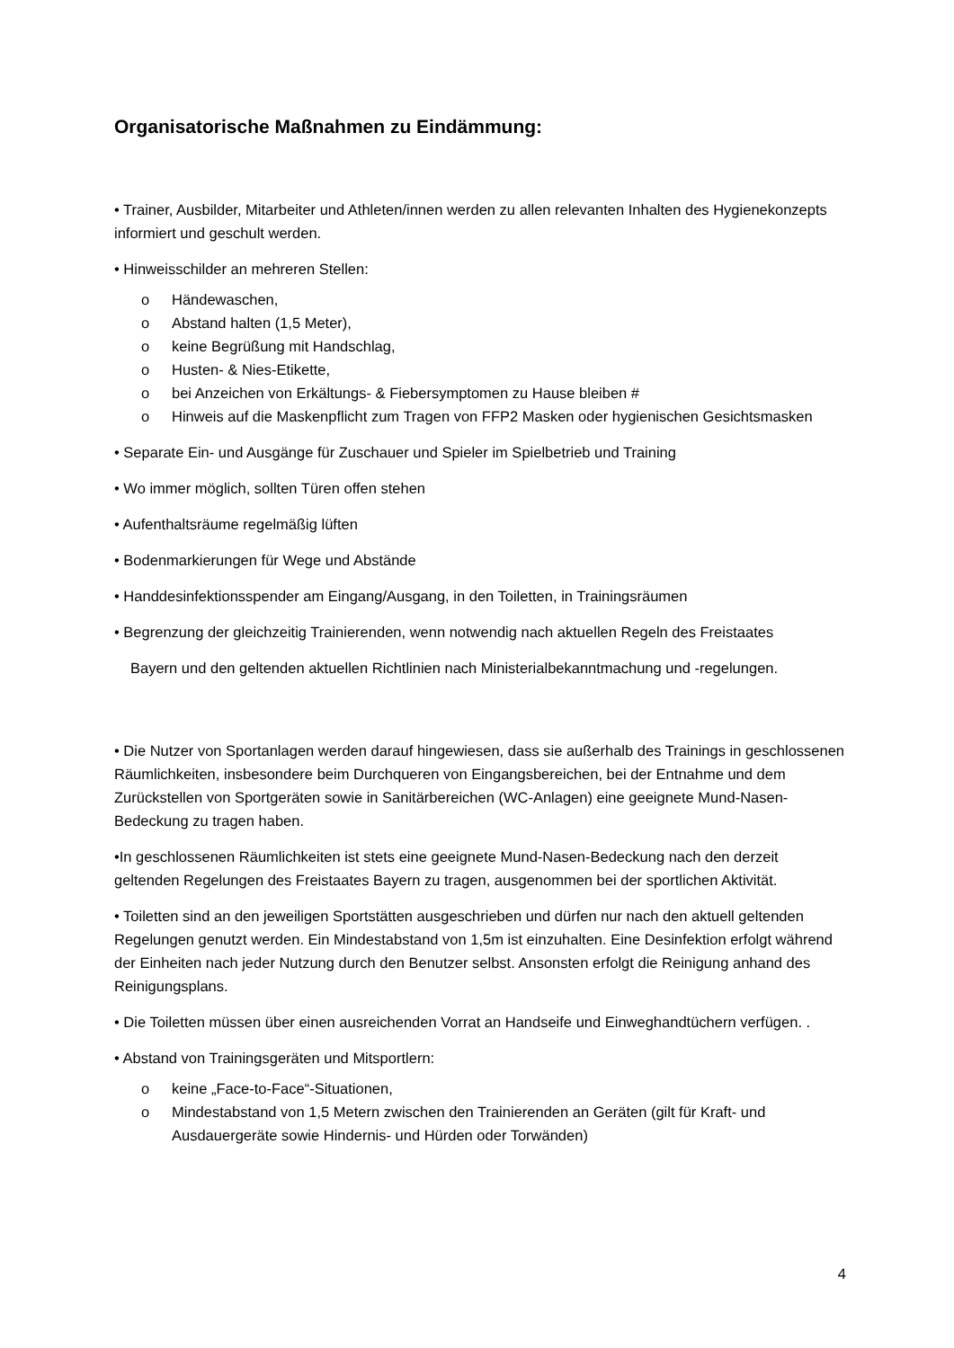Organisatorische Maßnahmen zu Eindämmung:
• Trainer, Ausbilder, Mitarbeiter und Athleten/innen werden zu allen relevanten Inhalten des Hygienekonzepts informiert und geschult werden.
• Hinweisschilder an mehreren Stellen:
o Händewaschen,
o Abstand halten (1,5 Meter),
o keine Begrüßung mit Handschlag,
o Husten- & Nies-Etikette,
o bei Anzeichen von Erkältungs- & Fiebersymptomen zu Hause bleiben #
o Hinweis auf die Maskenpflicht zum Tragen von FFP2 Masken oder hygienischen Gesichtsmasken
• Separate Ein- und Ausgänge für Zuschauer und Spieler im Spielbetrieb und Training
• Wo immer möglich, sollten Türen offen stehen
• Aufenthaltsräume regelmäßig lüften
• Bodenmarkierungen für Wege und Abstände
• Handdesinfektionsspender am Eingang/Ausgang, in den Toiletten, in Trainingsräumen
• Begrenzung der gleichzeitig Trainierenden, wenn notwendig nach aktuellen Regeln des Freistaates
Bayern und den geltenden aktuellen Richtlinien nach Ministerialbekanntmachung und -regelungen.
• Die Nutzer von Sportanlagen werden darauf hingewiesen, dass sie außerhalb des Trainings in geschlossenen Räumlichkeiten, insbesondere beim Durchqueren von Eingangsbereichen, bei der Entnahme und dem Zurückstellen von Sportgeräten sowie in Sanitärbereichen (WC-Anlagen) eine geeignete Mund-Nasen-Bedeckung zu tragen haben.
•In geschlossenen Räumlichkeiten ist stets eine geeignete Mund-Nasen-Bedeckung nach den derzeit geltenden Regelungen des Freistaates Bayern zu tragen, ausgenommen bei der sportlichen Aktivität.
• Toiletten sind an den jeweiligen Sportstätten ausgeschrieben und dürfen nur nach den aktuell geltenden Regelungen genutzt werden. Ein Mindestabstand von 1,5m ist einzuhalten. Eine Desinfektion erfolgt während der Einheiten nach jeder Nutzung durch den Benutzer selbst. Ansonsten erfolgt die Reinigung anhand des Reinigungsplans.
• Die Toiletten müssen über einen ausreichenden Vorrat an Handseife und Einweghandtüchern verfügen. .
• Abstand von Trainingsgeräten und Mitsportlern:
o keine „Face-to-Face“-Situationen,
o Mindestabstand von 1,5 Metern zwischen den Trainierenden an Geräten (gilt für Kraft- und Ausdauergeräte sowie Hindernis- und Hürden oder Torwänden)
4